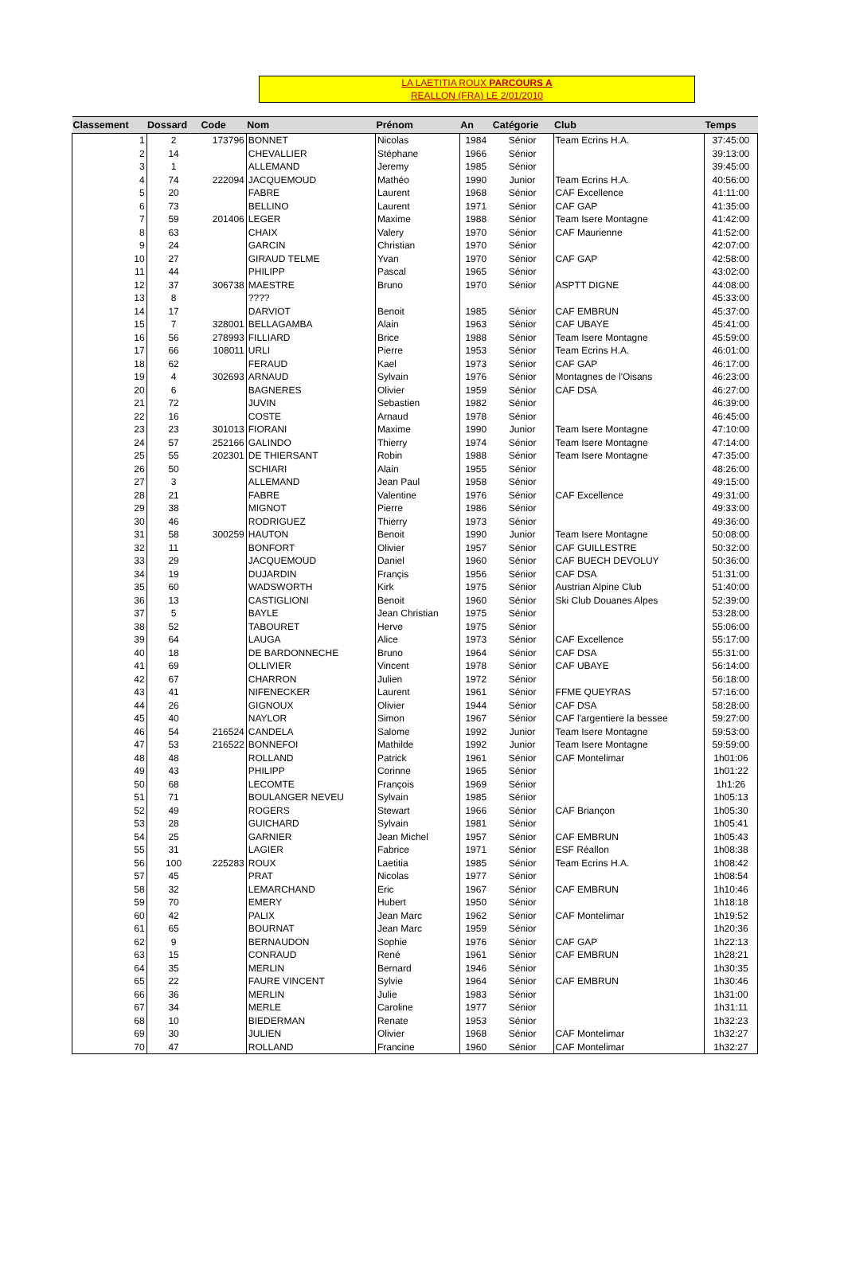LA LAETITIA ROUX PARCOURS A
REALLON (FRA) LE 2/01/2010
| Classement | Dossard | Code | Nom | Prénom | An | Catégorie | Club | Temps |
| --- | --- | --- | --- | --- | --- | --- | --- | --- |
| 1 | 2 | 173796 | BONNET | Nicolas | 1984 | Sénior | Team Ecrins H.A. | 37:45:00 |
| 2 | 14 | | CHEVALLIER | Stéphane | 1966 | Sénior | | 39:13:00 |
| 3 | 1 | | ALLEMAND | Jeremy | 1985 | Sénior | | 39:45:00 |
| 4 | 74 | 222094 | JACQUEMOUD | Mathéo | 1990 | Junior | Team Ecrins H.A. | 40:56:00 |
| 5 | 20 | | FABRE | Laurent | 1968 | Sénior | CAF Excellence | 41:11:00 |
| 6 | 73 | | BELLINO | Laurent | 1971 | Sénior | CAF GAP | 41:35:00 |
| 7 | 59 | 201406 | LEGER | Maxime | 1988 | Sénior | Team Isere Montagne | 41:42:00 |
| 8 | 63 | | CHAIX | Valery | 1970 | Sénior | CAF Maurienne | 41:52:00 |
| 9 | 24 | | GARCIN | Christian | 1970 | Sénior | | 42:07:00 |
| 10 | 27 | | GIRAUD TELME | Yvan | 1970 | Sénior | CAF GAP | 42:58:00 |
| 11 | 44 | | PHILIPP | Pascal | 1965 | Sénior | | 43:02:00 |
| 12 | 37 | 306738 | MAESTRE | Bruno | 1970 | Sénior | ASPTT DIGNE | 44:08:00 |
| 13 | 8 | | ???? | | | | | 45:33:00 |
| 14 | 17 | | DARVIOT | Benoit | 1985 | Sénior | CAF EMBRUN | 45:37:00 |
| 15 | 7 | 328001 | BELLAGAMBA | Alain | 1963 | Sénior | CAF UBAYE | 45:41:00 |
| 16 | 56 | 278993 | FILLIARD | Brice | 1988 | Sénior | Team Isere Montagne | 45:59:00 |
| 17 | 66 | 108011 | URLI | Pierre | 1953 | Sénior | Team Ecrins H.A. | 46:01:00 |
| 18 | 62 | | FERAUD | Kael | 1973 | Sénior | CAF GAP | 46:17:00 |
| 19 | 4 | 302693 | ARNAUD | Sylvain | 1976 | Sénior | Montagnes de l'Oisans | 46:23:00 |
| 20 | 6 | | BAGNERES | Olivier | 1959 | Sénior | CAF DSA | 46:27:00 |
| 21 | 72 | | JUVIN | Sebastien | 1982 | Sénior | | 46:39:00 |
| 22 | 16 | | COSTE | Arnaud | 1978 | Sénior | | 46:45:00 |
| 23 | 23 | 301013 | FIORANI | Maxime | 1990 | Junior | Team Isere Montagne | 47:10:00 |
| 24 | 57 | 252166 | GALINDO | Thierry | 1974 | Sénior | Team Isere Montagne | 47:14:00 |
| 25 | 55 | 202301 | DE THIERSANT | Robin | 1988 | Sénior | Team Isere Montagne | 47:35:00 |
| 26 | 50 | | SCHIARI | Alain | 1955 | Sénior | | 48:26:00 |
| 27 | 3 | | ALLEMAND | Jean Paul | 1958 | Sénior | | 49:15:00 |
| 28 | 21 | | FABRE | Valentine | 1976 | Sénior | CAF Excellence | 49:31:00 |
| 29 | 38 | | MIGNOT | Pierre | 1986 | Sénior | | 49:33:00 |
| 30 | 46 | | RODRIGUEZ | Thierry | 1973 | Sénior | | 49:36:00 |
| 31 | 58 | 300259 | HAUTON | Benoit | 1990 | Junior | Team Isere Montagne | 50:08:00 |
| 32 | 11 | | BONFORT | Olivier | 1957 | Sénior | CAF GUILLESTRE | 50:32:00 |
| 33 | 29 | | JACQUEMOUD | Daniel | 1960 | Sénior | CAF BUECH DEVOLUY | 50:36:00 |
| 34 | 19 | | DUJARDIN | Françis | 1956 | Sénior | CAF DSA | 51:31:00 |
| 35 | 60 | | WADSWORTH | Kirk | 1975 | Sénior | Austrian Alpine Club | 51:40:00 |
| 36 | 13 | | CASTIGLIONI | Benoit | 1960 | Sénior | Ski Club Douanes Alpes | 52:39:00 |
| 37 | 5 | | BAYLE | Jean Christian | 1975 | Sénior | | 53:28:00 |
| 38 | 52 | | TABOURET | Herve | 1975 | Sénior | | 55:06:00 |
| 39 | 64 | | LAUGA | Alice | 1973 | Sénior | CAF Excellence | 55:17:00 |
| 40 | 18 | | DE BARDONNECHE | Bruno | 1964 | Sénior | CAF DSA | 55:31:00 |
| 41 | 69 | | OLLIVIER | Vincent | 1978 | Sénior | CAF UBAYE | 56:14:00 |
| 42 | 67 | | CHARRON | Julien | 1972 | Sénior | | 56:18:00 |
| 43 | 41 | | NIFENECKER | Laurent | 1961 | Sénior | FFME QUEYRAS | 57:16:00 |
| 44 | 26 | | GIGNOUX | Olivier | 1944 | Sénior | CAF DSA | 58:28:00 |
| 45 | 40 | | NAYLOR | Simon | 1967 | Sénior | CAF l'argentiere la bessee | 59:27:00 |
| 46 | 54 | 216524 | CANDELA | Salome | 1992 | Junior | Team Isere Montagne | 59:53:00 |
| 47 | 53 | 216522 | BONNEFOI | Mathilde | 1992 | Junior | Team Isere Montagne | 59:59:00 |
| 48 | 48 | | ROLLAND | Patrick | 1961 | Sénior | CAF Montelimar | 1h01:06 |
| 49 | 43 | | PHILIPP | Corinne | 1965 | Sénior | | 1h01:22 |
| 50 | 68 | | LECOMTE | François | 1969 | Sénior | | 1h1:26 |
| 51 | 71 | | BOULANGER NEVEU | Sylvain | 1985 | Sénior | | 1h05:13 |
| 52 | 49 | | ROGERS | Stewart | 1966 | Sénior | CAF Briançon | 1h05:30 |
| 53 | 28 | | GUICHARD | Sylvain | 1981 | Sénior | | 1h05:41 |
| 54 | 25 | | GARNIER | Jean Michel | 1957 | Sénior | CAF EMBRUN | 1h05:43 |
| 55 | 31 | | LAGIER | Fabrice | 1971 | Sénior | ESF Réallon | 1h08:38 |
| 56 | 100 | 225283 | ROUX | Laetitia | 1985 | Sénior | Team Ecrins H.A. | 1h08:42 |
| 57 | 45 | | PRAT | Nicolas | 1977 | Sénior | | 1h08:54 |
| 58 | 32 | | LEMARCHAND | Eric | 1967 | Sénior | CAF EMBRUN | 1h10:46 |
| 59 | 70 | | EMERY | Hubert | 1950 | Sénior | | 1h18:18 |
| 60 | 42 | | PALIX | Jean Marc | 1962 | Sénior | CAF Montelimar | 1h19:52 |
| 61 | 65 | | BOURNAT | Jean Marc | 1959 | Sénior | | 1h20:36 |
| 62 | 9 | | BERNAUDON | Sophie | 1976 | Sénior | CAF GAP | 1h22:13 |
| 63 | 15 | | CONRAUD | René | 1961 | Sénior | CAF EMBRUN | 1h28:21 |
| 64 | 35 | | MERLIN | Bernard | 1946 | Sénior | | 1h30:35 |
| 65 | 22 | | FAURE VINCENT | Sylvie | 1964 | Sénior | CAF EMBRUN | 1h30:46 |
| 66 | 36 | | MERLIN | Julie | 1983 | Sénior | | 1h31:00 |
| 67 | 34 | | MERLE | Caroline | 1977 | Sénior | | 1h31:11 |
| 68 | 10 | | BIEDERMAN | Renate | 1953 | Sénior | | 1h32:23 |
| 69 | 30 | | JULIEN | Olivier | 1968 | Sénior | CAF Montelimar | 1h32:27 |
| 70 | 47 | | ROLLAND | Francine | 1960 | Sénior | CAF Montelimar | 1h32:27 |